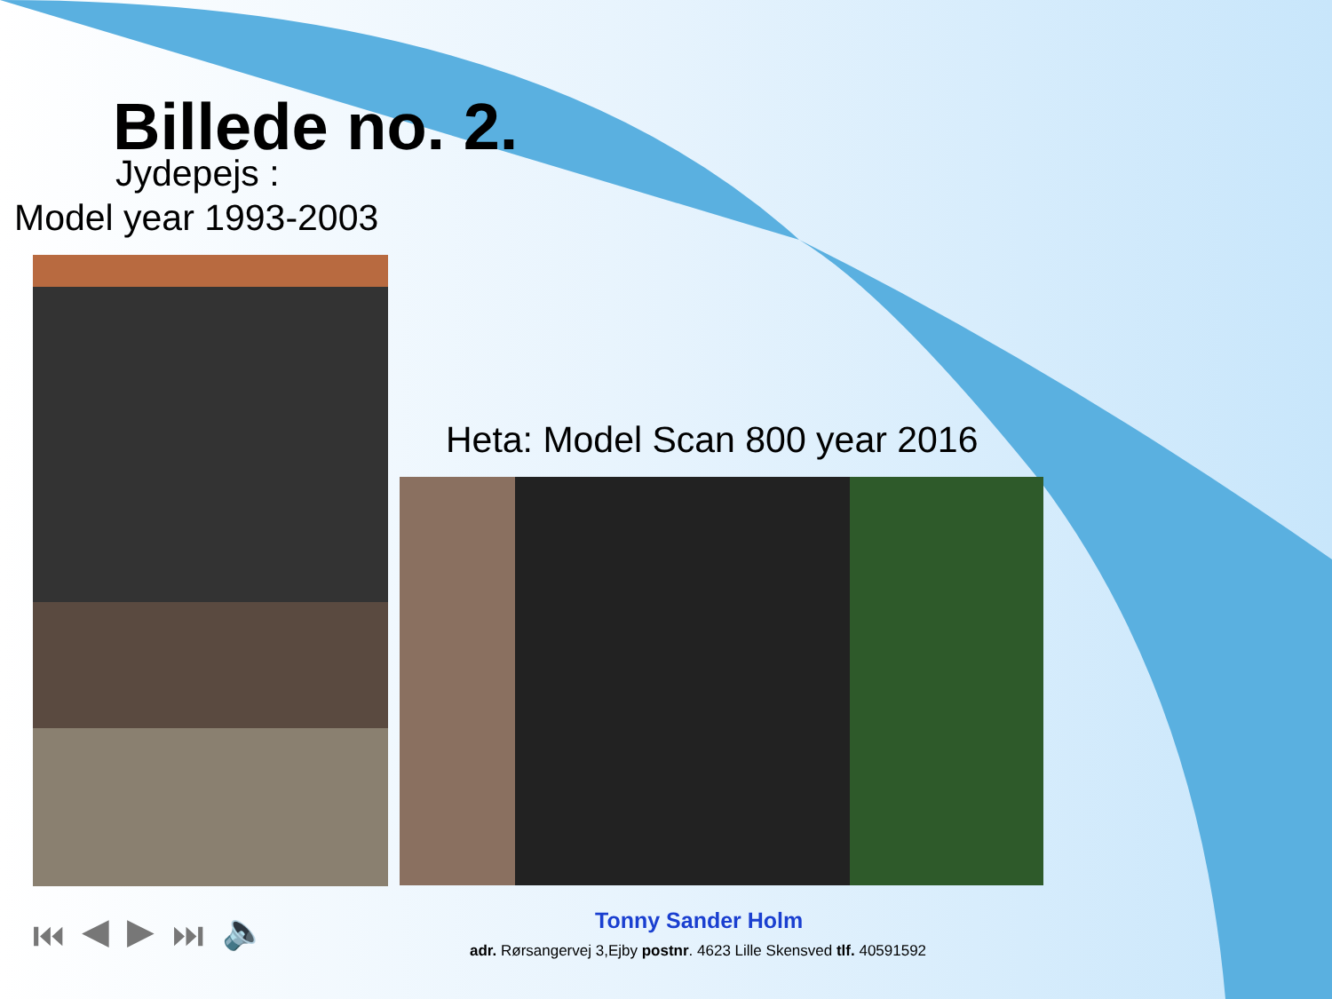Billede no. 2.
Jydepejs :
Model year 1993-2003
Heta: Model Scan 800 year 2016
⏮ ◀ ▶ ⏭ 🔈 Tonny Sander Holm
adr. Rørsangervej 3,Ejby postnr. 4623 Lille Skensved tlf. 40591592